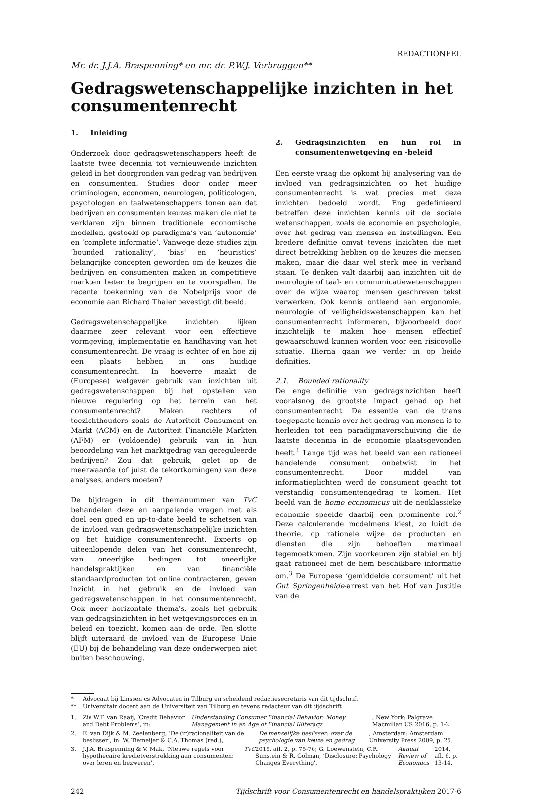REDACTIONEEL
Mr. dr. J.J.A. Braspenning* en mr. dr. P.W.J. Verbruggen**
Gedragswetenschappelijke inzichten in het consumentenrecht
1. Inleiding
Onderzoek door gedragswetenschappers heeft de laatste twee decennia tot vernieuwende inzichten geleid in het doorgronden van gedrag van bedrijven en consumenten. Studies door onder meer criminologen, economen, neurologen, politicologen, psychologen en taalwetenschappers tonen aan dat bedrijven en consumenten keuzes maken die niet te verklaren zijn binnen traditionele economische modellen, gestoeld op paradigma’s van ‘autonomie’ en ‘complete informatie’. Vanwege deze studies zijn ‘bounded rationality’, ‘bias’ en ‘heuristics’ belangrijke concepten geworden om de keuzes die bedrijven en consumenten maken in competitieve markten beter te begrijpen en te voorspellen. De recente toekenning van de Nobelprijs voor de economie aan Richard Thaler bevestigt dit beeld.
Gedragswetenschappelijke inzichten lijken daarmee zeer relevant voor een effectieve vormgeving, implementatie en handhaving van het consumentenrecht. De vraag is echter of en hoe zij een plaats hebben in ons huidige consumentenrecht. In hoeverre maakt de (Europese) wetgever gebruik van inzichten uit gedragswetenschappen bij het opstellen van nieuwe regulering op het terrein van het consumentenrecht? Maken rechters of toezichthouders zoals de Autoriteit Consument en Markt (ACM) en de Autoriteit Financiële Markten (AFM) er (voldoende) gebruik van in hun beoordeling van het marktgedrag van gereguleerde bedrijven? Zou dat gebruik, gelet op de meerwaarde (of juist de tekortkomingen) van deze analyses, anders moeten?
De bijdragen in dit themanummer van TvC behandelen deze en aanpalende vragen met als doel een goed en up-to-date beeld te schetsen van de invloed van gedragswetenschappelijke inzichten op het huidige consumentenrecht. Experts op uiteenlopende delen van het consumentenrecht, van oneerlijke bedingen tot oneerlijke handelspraktijken en van financiële standaardproducten tot online contracteren, geven inzicht in het gebruik en de invloed van gedragswetenschappen in het consumentenrecht. Ook meer horizontale thema’s, zoals het gebruik van gedragsinzichten in het wetgevingsproces en in beleid en toezicht, komen aan de orde. Ten slotte blijft uiteraard de invloed van de Europese Unie (EU) bij de behandeling van deze onderwerpen niet buiten beschouwing.
2. Gedragsinzichten en hun rol in consumentenwetgeving en -beleid
Een eerste vraag die opkomt bij analysering van de invloed van gedragsinzichten op het huidige consumentenrecht is wat precies met deze inzichten bedoeld wordt. Eng gedefinieerd betreffen deze inzichten kennis uit de sociale wetenschappen, zoals de economie en psychologie, over het gedrag van mensen en instellingen. Een bredere definitie omvat tevens inzichten die niet direct betrekking hebben op de keuzes die mensen maken, maar die daar wel sterk mee in verband staan. Te denken valt daarbij aan inzichten uit de neurologie of taal- en communicatiewetenschappen over de wijze waarop mensen geschreven tekst verwerken. Ook kennis ontleend aan ergonomie, neurologie of veiligheidswetenschappen kan het consumentenrecht informeren, bijvoorbeeld door inzichtelijk te maken hoe mensen effectief gewaarschuwd kunnen worden voor een risicovolle situatie. Hierna gaan we verder in op beide definities.
2.1. Bounded rationality
De enge definitie van gedragsinzichten heeft vooralsnog de grootste impact gehad op het consumentenrecht. De essentie van de thans toegepaste kennis over het gedrag van mensen is te herleiden tot een paradigmaverschuiving die de laatste decennia in de economie plaatsgevonden heeft.<sup>1</sup> Lange tijd was het beeld van een rationeel handelende consument onbetwist in het consumentenrecht. Door middel van informatieplichten werd de consument geacht tot verstandig consumentengedrag te komen. Het beeld van de homo economicus uit de neoklassieke economie speelde daarbij een prominente rol.<sup>2</sup> Deze calculerende modelmens kiest, zo luidt de theorie, op rationele wijze de producten en diensten die zijn behoeften maximaal tegemoetkomen. Zijn voorkeuren zijn stabiel en hij gaat rationeel met de hem beschikbare informatie om.<sup>3</sup> De Europese ‘gemiddelde consument’ uit het Gut Springenheide-arrest van het Hof van Justitie van de
* Advocaat bij Linssen cs Advocaten in Tilburg en scheidend redactiesecretaris van dit tijdschrift
** Universitair docent aan de Universiteit van Tilburg en tevens redacteur van dit tijdschrift
1. Zie W.F. van Raaij, ‘Credit Behavior and Debt Problems’, in: Understanding Consumer Financial Behavior: Money Management in an Age of Financial Illiteracy, New York: Palgrave Macmillan US 2016, p. 1-2.
2. E. van Dijk & M. Zeelenberg, ‘De (ir)rationaliteit van de beslisser’, in: W. Tiemeijer & C.A. Thomas (red.), De menselijke beslisser: over de psychologie van keuze en gedrag, Amsterdam: Amsterdam University Press 2009, p. 25.
3. J.J.A. Braspenning & V. Mak, ‘Nieuwe regels voor hypothecaire kredietverstrekking aan consumenten: over leren en bezweren’, TvC 2015, afl. 2, p. 75-76; G. Loewenstein, C.R. Sunstein & R. Golman, ‘Disclosure: Psychology Changes Everything’, Annual Review of Economics 2014, afl. 6, p. 13-14.
242 Tijdschrift voor Consumentenrecht en handelspraktijken 2017-6